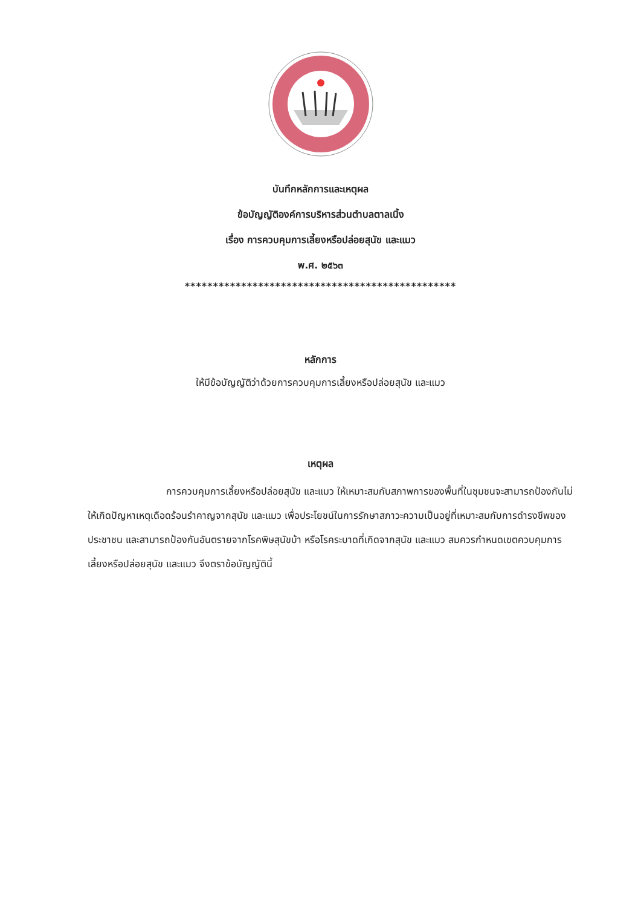บันทึกหลักการและเหตุผล
ข้อบัญญัติองค์การบริหารส่วนตำบลตาลเนิ้ง
เรื่อง การควบคุมการเลี้ยงหรือปล่อยสุนัข และแมว
พ.ศ. ๒๕๖๓
************************************************
หลักการ
ให้มีข้อบัญญัติว่าด้วยการควบคุมการเลี้ยงหรือปล่อยสุนัข และแมว
เหตุผล
การควบคุมการเลี้ยงหรือปล่อยสุนัข และแมว ให้เหมาะสมกับสภาพการของพื้นที่ในชุมชนจะสามารถป้องกันไม่ให้เกิดปัญหาเหตุเดือดร้อนรำคาญจากสุนัข และแมว เพื่อประโยชน์ในการรักษาสภาวะความเป็นอยู่ที่เหมาะสมกับการดำรงชีพของประชาชน และสามารถป้องกันอันตรายจากโรคพิษสุนัขบ้า หรือโรคระบาดที่เกิดจากสุนัข และแมว สมควรกำหนดเขตควบคุมการเลี้ยงหรือปล่อยสุนัข และแมว จึงตราข้อบัญญัตินี้